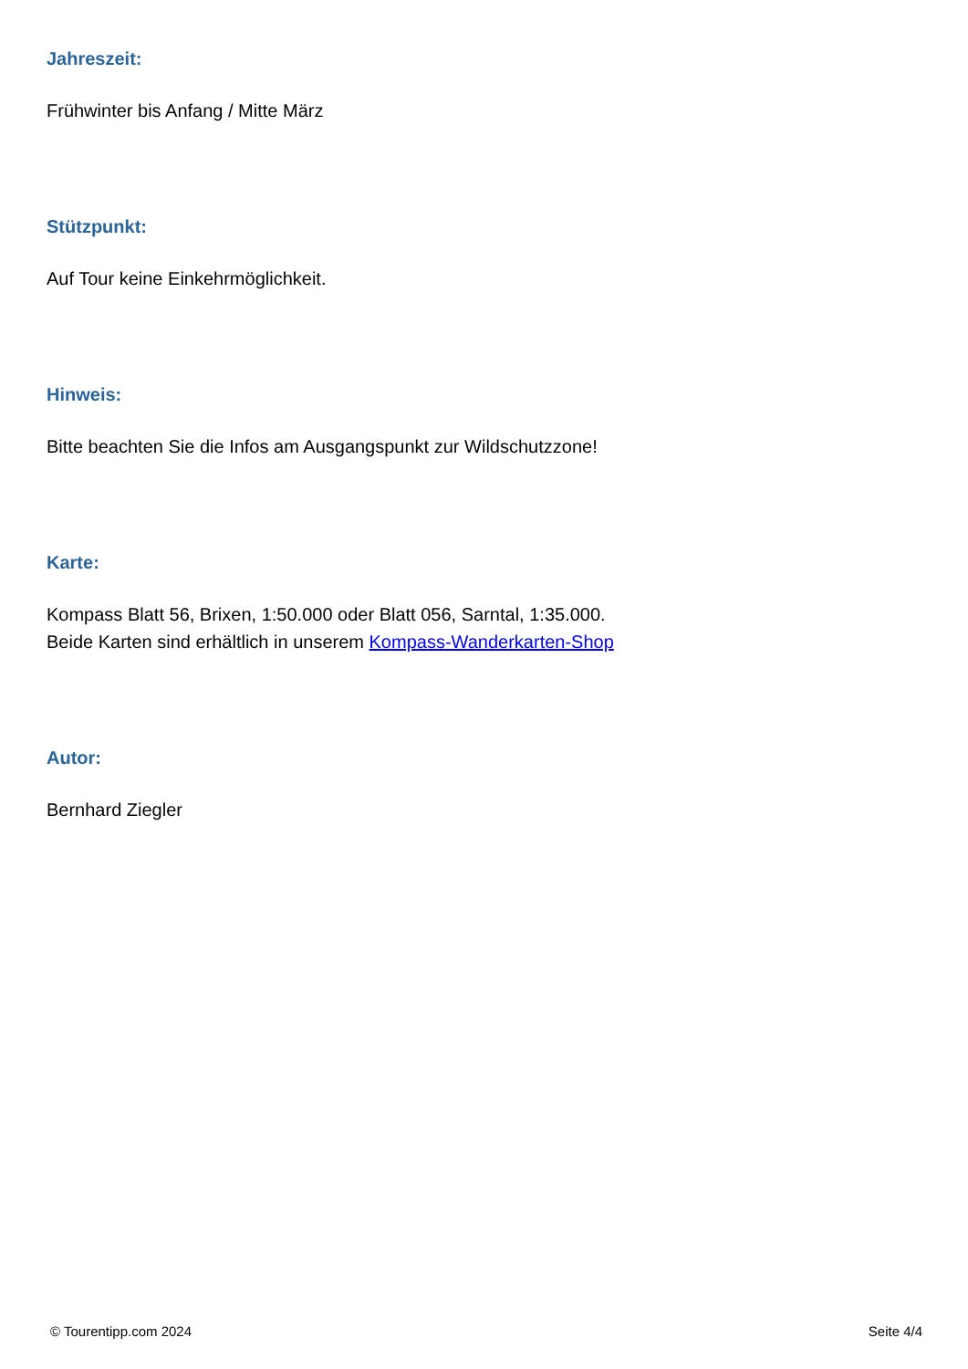Jahreszeit:
Frühwinter bis Anfang / Mitte März
Stützpunkt:
Auf Tour keine Einkehrmöglichkeit.
Hinweis:
Bitte beachten Sie die Infos am Ausgangspunkt zur Wildschutzzone!
Karte:
Kompass Blatt 56, Brixen, 1:50.000 oder Blatt 056, Sarntal, 1:35.000.
Beide Karten sind erhältlich in unserem Kompass-Wanderkarten-Shop
Autor:
Bernhard Ziegler
© Tourentipp.com 2024 Seite 4/4